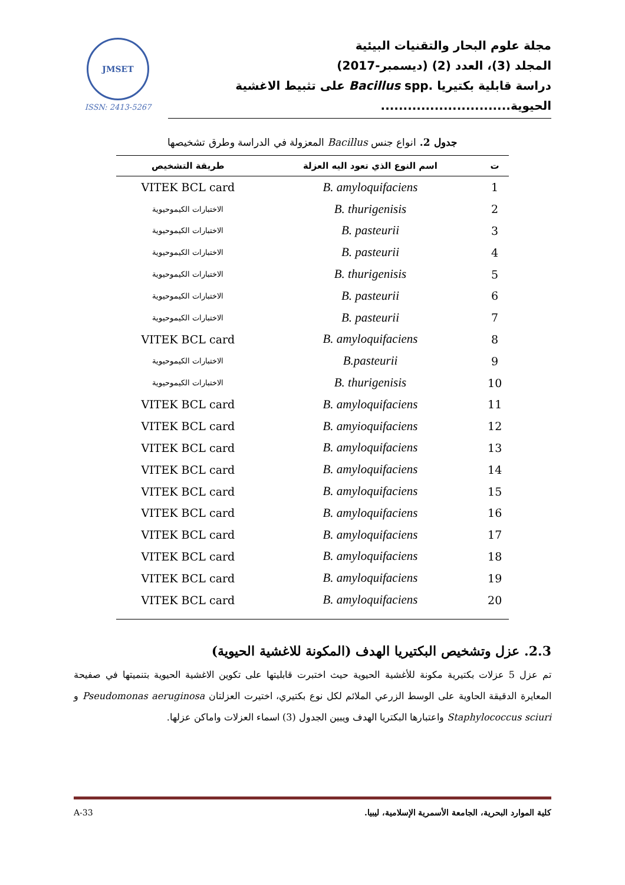مجلة علوم البحار والتقنيات البيئية
المجلد (3)، العدد (2) (ديسمبر-2017)
دراسة قابلية بكتيريا .Bacillus spp على تثبيط الاغشية الحيوية.............................
JMSET
ISSN: 2413-5267
جدول 2. انواع جنس Bacillus المعزولة في الدراسة وطرق تشخيصها
| ت | اسم النوع الذي تعود اليه العزلة | طريقة التشخيص |
| --- | --- | --- |
| 1 | B. amyloquifaciens | VITEK BCL card |
| 2 | B. thurigenisis | الاختبارات الكيموحيوية |
| 3 | B. pasteurii | الاختبارات الكيموحيوية |
| 4 | B. pasteurii | الاختبارات الكيموحيوية |
| 5 | B. thurigenisis | الاختبارات الكيموحيوية |
| 6 | B. pasteurii | الاختبارات الكيموحيوية |
| 7 | B. pasteurii | الاختبارات الكيموحيوية |
| 8 | B. amyloquifaciens | VITEK BCL card |
| 9 | B.pasteurii | الاختبارات الكيموحيوية |
| 10 | B. thurigenisis | الاختبارات الكيموحيوية |
| 11 | B. amyloquifaciens | VITEK BCL card |
| 12 | B. amyioquifaciens | VITEK BCL card |
| 13 | B. amyloquifaciens | VITEK BCL card |
| 14 | B. amyloquifaciens | VITEK BCL card |
| 15 | B. amyloquifaciens | VITEK BCL card |
| 16 | B. amyloquifaciens | VITEK BCL card |
| 17 | B. amyloquifaciens | VITEK BCL card |
| 18 | B. amyloquifaciens | VITEK BCL card |
| 19 | B. amyloquifaciens | VITEK BCL card |
| 20 | B. amyloquifaciens | VITEK BCL card |
2.3. عزل وتشخيص البكتيريا الهدف (المكونة للاغشية الحيوية)
تم عزل 5 عزلات بكتيرية مكونة للأغشية الحيوية حيث اختبرت قابليتها على تكوين الاغشية الحيوية بتنميتها في صفيحة المعايرة الدقيقة الحاوية على الوسط الزرعي الملائم لكل نوع بكتيري، اختيرت العزلتان Pseudomonas aeruginosa و Staphylococcus sciuri واعتبارها البكتريا الهدف ويبين الجدول (3) اسماء العزلات واماكن عزلها.
كلية الموارد البحرية، الجامعة الأسمرية الإسلامية، ليبيا. A-33